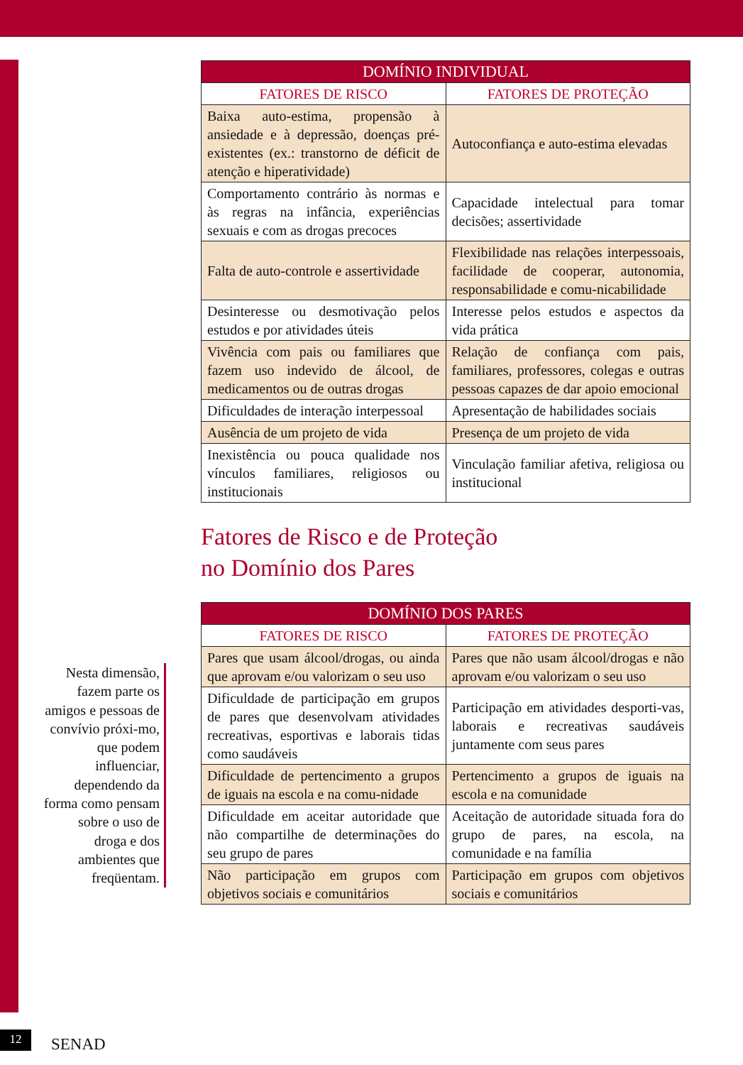| DOMÍNIO INDIVIDUAL | |
| --- | --- |
| FATORES DE RISCO | FATORES DE PROTEÇÃO |
| Baixa auto-estima, propensão à ansiedade e à depressão, doenças pré-existentes (ex.: transtorno de déficit de atenção e hiperatividade) | Autoconfiança e auto-estima elevadas |
| Comportamento contrário às normas e às regras na infância, experiências sexuais e com as drogas precoces | Capacidade intelectual para tomar decisões; assertividade |
| Falta de auto-controle e assertividade | Flexibilidade nas relações interpessoais, facilidade de cooperar, autonomia, responsabilidade e comu-nicabilidade |
| Desinteresse ou desmotivação pelos estudos e por atividades úteis | Interesse pelos estudos e aspectos da vida prática |
| Vivência com pais ou familiares que fazem uso indevido de álcool, de medicamentos ou de outras drogas | Relação de confiança com pais, familiares, professores, colegas e outras pessoas capazes de dar apoio emocional |
| Dificuldades de interação interpessoal | Apresentação de habilidades sociais |
| Ausência de um projeto de vida | Presença de um projeto de vida |
| Inexistência ou pouca qualidade nos vínculos familiares, religiosos ou institucionais | Vinculação familiar afetiva, religiosa ou institucional |
Fatores de Risco e de Proteção
no Domínio dos Pares
| DOMÍNIO DOS PARES | |
| --- | --- |
| FATORES DE RISCO | FATORES DE PROTEÇÃO |
| Pares que usam álcool/drogas, ou ainda que aprovam e/ou valorizam o seu uso | Pares que não usam álcool/drogas e não aprovam e/ou valorizam o seu uso |
| Dificuldade de participação em grupos de pares que desenvolvam atividades recreativas, esportivas e laborais tidas como saudáveis | Participação em atividades desporti-vas, laborais e recreativas saudáveis juntamente com seus pares |
| Dificuldade de pertencimento a grupos de iguais na escola e na comu-nidade | Pertencimento a grupos de iguais na escola e na comunidade |
| Dificuldade em aceitar autoridade que não compartilhe de determinações do seu grupo de pares | Aceitação de autoridade situada fora do grupo de pares, na escola, na comunidade e na família |
| Não participação em grupos com objetivos sociais e comunitários | Participação em grupos com objetivos sociais e comunitários |
Nesta dimensão, fazem parte os amigos e pessoas de convívio próxi-mo, que podem influenciar, dependendo da forma como pensam sobre o uso de droga e dos ambientes que freqüentam.
12 SENAD